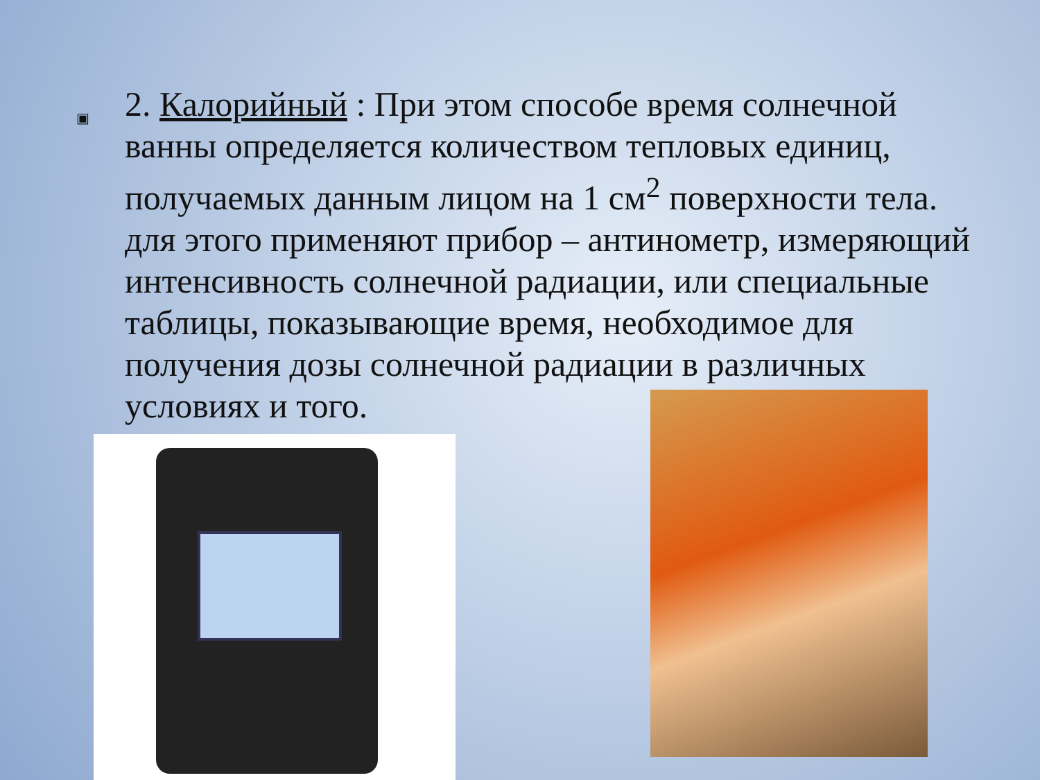▣
2. Калорийный : При этом способе время солнечной ванны определяется количеством тепловых единиц, получаемых данным лицом на 1 см<sup>2</sup> поверхности тела. для этого применяют прибор – антинометр, измеряющий интенсивность солнечной радиации, или специальные таблицы, показывающие время, необходимое для получения дозы солнечной радиации в различных условиях и того.